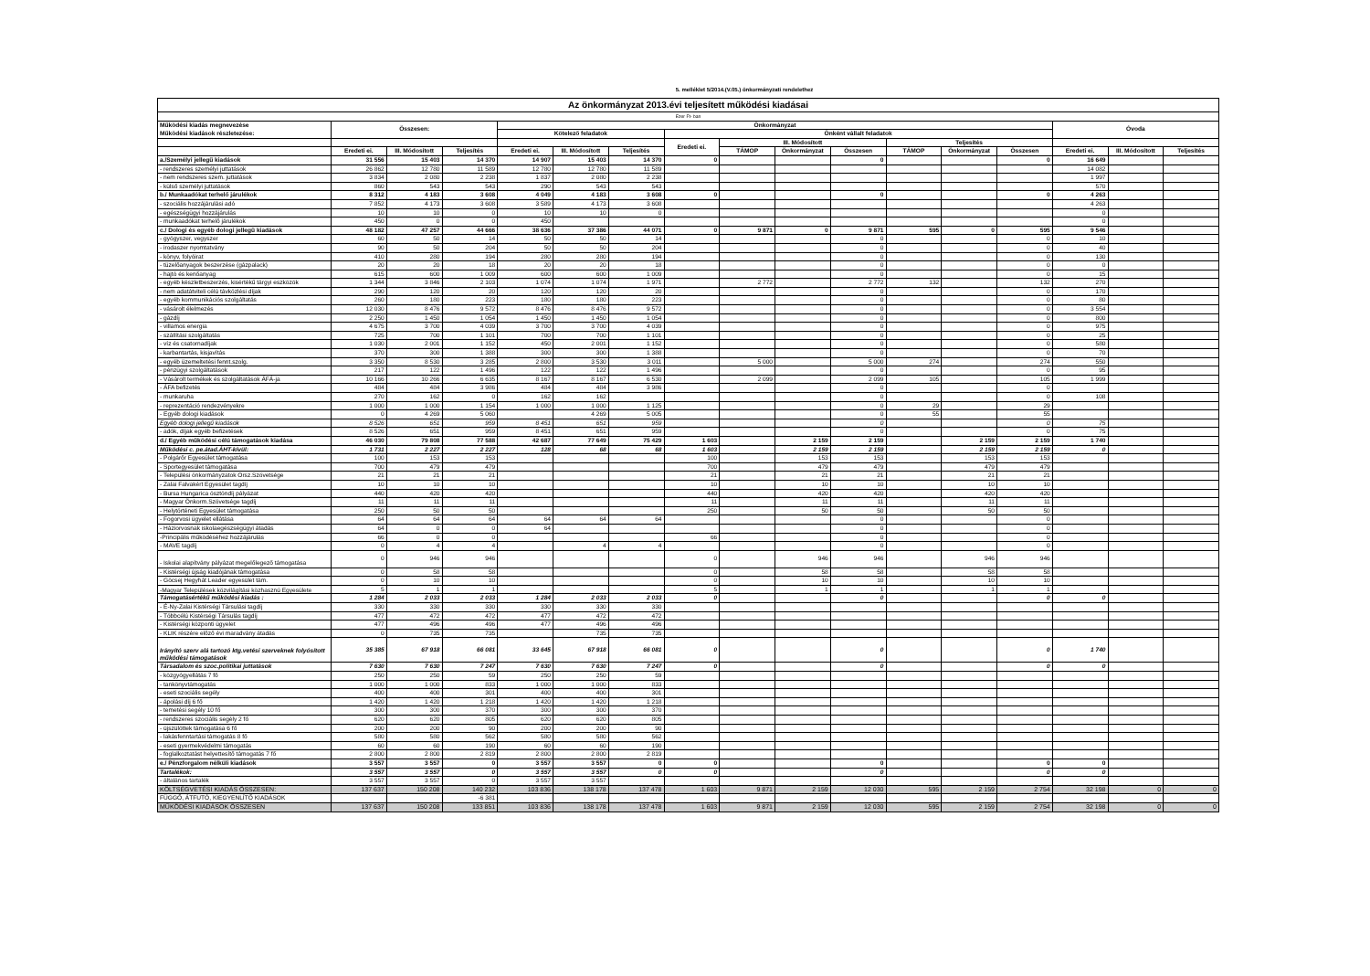5. melléklet 5/2014.(V.05.) önkormányzati rendelethez
| Az önkormányzat 2013.évi teljesített működési kiadásai | | | | | | | | | | | | | | | | |
| --- | --- | --- | --- | --- | --- | --- | --- | --- | --- | --- | --- | --- | --- | --- | --- | --- |
| Ezer Ft- ban | | | | | | | | | | | | | | | | |
| Működési kiadás megnevezése Működési kiadások részletezése: | Összesen: | | | Önkormányzat | | | | | | | | | | Óvoda | | |
| | | | | Kötelező feladatok | | | Önként vállalt feladatok | | | | | | | | | |
| | | | | | | | Eredeti ei. | III. Módosított | | | Teljesítés | | | | | |
| | Eredeti ei. | III. Módosított | Teljesítés | Eredeti ei. | III. Módosított | Teljesítés | | TÁMOP | Önkormányzat | Összesen | TÁMOP | Önkormányzat | Összesen | Eredeti ei. | III. Módosított | Teljesítés |
| a./Személyi jellegű kiadások | 31 556 | 15 403 | 14 370 | 14 907 | 15 403 | 14 370 | 0 | | | 0 | | | 0 | 16 649 | | |
| - rendszeres személyi juttatások | 26 862 | 12 780 | 11 589 | 12 780 | 12 780 | 11 589 | | | | | | | | 14 082 | | |
| - nem rendszeres szem. juttatások | 3 834 | 2 080 | 2 238 | 1 837 | 2 080 | 2 238 | | | | | | | | 1 997 | | |
| - külső személyi juttatások | 860 | 543 | 543 | 290 | 543 | 543 | | | | | | | | 570 | | |
| b./ Munkaadókat terhelő járulékok | 8 312 | 4 183 | 3 608 | 4 049 | 4 183 | 3 608 | 0 | | | 0 | | | 0 | 4 263 | | |
| - szociális hozzájárulási adó | 7 852 | 4 173 | 3 608 | 3 589 | 4 173 | 3 608 | | | | | | | | 4 263 | | |
| - egészségügyi hozzájárulás | 10 | 10 | 0 | 10 | 10 | 0 | | | | | | | | 0 | | |
| - munkaadókat terhelő járulékok | 450 | 0 | 0 | 450 | | | | | | | | | | 0 | | |
| c./ Dologi és egyéb dologi jellegű kiadások | 48 182 | 47 257 | 44 666 | 38 636 | 37 386 | 44 071 | 0 | 9 871 | 0 | 9 871 | 595 | 0 | 595 | 9 546 | | |
| - gyógyszer, vegyszer | 60 | 50 | 14 | 50 | 50 | 14 | | | | 0 | | | 0 | 10 | | |
| - irodaszer nyomtatvány | 90 | 50 | 204 | 50 | 50 | 204 | | | | 0 | | | 0 | 40 | | |
| - könyv, folyóirat | 410 | 280 | 194 | 280 | 280 | 194 | | | | 0 | | | 0 | 130 | | |
| - tüzelőanyagok beszerzése (gázpalack) | 20 | 20 | 18 | 20 | 20 | 18 | | | | 0 | | | 0 | 0 | | |
| - hajtó és kenőanyag | 615 | 600 | 1 009 | 600 | 600 | 1 009 | | | | 0 | | | 0 | 15 | | |
| - egyéb készletbeszerzés, kisértékű tárgyi eszközök | 1 344 | 3 846 | 2 103 | 1 074 | 1 074 | 1 971 | | 2 772 | | 2 772 | 132 | | 132 | 270 | | |
| - nem adatátviteli célú távközlési díjak | 290 | 120 | 20 | 120 | 120 | 20 | | | | 0 | | | 0 | 170 | | |
| - egyéb kommunikációs szolgáltatás | 260 | 180 | 223 | 180 | 180 | 223 | | | | 0 | | | 0 | 80 | | |
| - vásárolt élelmezés | 12 030 | 8 476 | 9 572 | 8 476 | 8 476 | 9 572 | | | | 0 | | | 0 | 3 554 | | |
| - gázdíj | 2 250 | 1 450 | 1 054 | 1 450 | 1 450 | 1 054 | | | | 0 | | | 0 | 800 | | |
| - villamos energia | 4 675 | 3 700 | 4 039 | 3 700 | 3 700 | 4 039 | | | | 0 | | | 0 | 975 | | |
| - szállítási szolgáltatás | 725 | 700 | 1 101 | 700 | 700 | 1 101 | | | | 0 | | | 0 | 25 | | |
| - víz és csatornadíjak | 1 030 | 2 001 | 1 152 | 450 | 2 001 | 1 152 | | | | 0 | | | 0 | 580 | | |
| - karbantartás, kisjavítás | 370 | 300 | 1 388 | 300 | 300 | 1 388 | | | | 0 | | | 0 | 70 | | |
| - egyéb üzemeltetési fennt.szolg. | 3 350 | 8 530 | 3 285 | 2 800 | 3 530 | 3 011 | | 5 000 | | 5 000 | 274 | | 274 | 550 | | |
| - pénzügyi szolgáltatások | 217 | 122 | 1 496 | 122 | 122 | 1 496 | | | | 0 | | | 0 | 95 | | |
| - Vásárolt termékek és szolgáltatások ÁFÁ-ja | 10 166 | 10 266 | 6 635 | 8 167 | 8 167 | 6 530 | | 2 099 | | 2 099 | 105 | | 105 | 1 999 | | |
| - ÁFA befizetés | 484 | 484 | 3 986 | 484 | 484 | 3 986 | | | | 0 | | | 0 | | | |
| - munkaruha | 270 | 162 | 0 | 162 | 162 | | | | | 0 | | | 0 | 108 | | |
| - reprezentáció rendezvényekre | 1 000 | 1 000 | 1 154 | 1 000 | 1 000 | 1 125 | | | | 0 | 29 | | 29 | | | |
| - Egyéb dologi kiadások | 0 | 4 269 | 5 060 | | 4 269 | 5 005 | | | | 0 | 55 | | 55 | | | |
| Egyéb dologi jellegű kiadások | 8 526 | 651 | 959 | 8 451 | 651 | 959 | | | | 0 | | | 0 | 75 | | |
| - adók, díjak egyéb befizetések | 8 526 | 651 | 959 | 8 451 | 651 | 959 | | | | 0 | | | 0 | 75 | | |
| d./ Egyéb működési célú támogatások kiadása | 46 030 | 79 808 | 77 588 | 42 687 | 77 649 | 75 429 | 1 603 | | 2 159 | 2 159 | | 2 159 | 2 159 | 1 740 | | |
| Működési c. pe.átad.ÁHT-kívül: | 1 731 | 2 227 | 2 227 | 128 | 68 | 68 | 1 603 | | 2 159 | 2 159 | | 2 159 | 2 159 | 0 | | |
| - Polgárőr Egyesület támogatása | 100 | 153 | 153 | | | | 100 | | 153 | 153 | | 153 | 153 | | | |
| - Sportegyesület támogatása | 700 | 479 | 479 | | | | 700 | | 479 | 479 | | 479 | 479 | | | |
| - Települési önkormányzatok Orsz.Szövetsége | 21 | 21 | 21 | | | | 21 | | 21 | 21 | | 21 | 21 | | | |
| - Zalai Falvakért Egyesület tagdíj | 10 | 10 | 10 | | | | 10 | | 10 | 10 | | 10 | 10 | | | |
| - Bursa Hungarica ösztöndíj pályázat | 440 | 420 | 420 | | | | 440 | | 420 | 420 | | 420 | 420 | | | |
| - Magyar Önkorm.Szövetsége tagdíj | 11 | 11 | 11 | | | | 11 | | 11 | 11 | | 11 | 11 | | | |
| - Helytörténeti Egyesület támogatása | 250 | 50 | 50 | | | | 250 | | 50 | 50 | | 50 | 50 | | | |
| - Fogorvosi ügyelet ellátása | 64 | 64 | 64 | 64 | 64 | 64 | | | | 0 | | | 0 | | | |
| - Háziorvosnak iskolaegészségügyi átadás | 64 | 0 | 0 | 64 | | | | | | 0 | | | 0 | | | |
| -Principális működéséhez hozzájárulás | 66 | 0 | 0 | | | | 66 | | | 0 | | | 0 | | | |
| - MAVE tagdíj | 0 | 4 | 4 | | 4 | 4 | | | | 0 | | | 0 | | | |
| - Iskolai alapítvány pályázat megelőlegező támogatása | 0 | 946 | 946 | | | | 0 | | 946 | 946 | | 946 | 946 | | | |
| - Kistérségi újság kiadójának támogatása | 0 | 58 | 58 | | | | 0 | | 58 | 58 | | 58 | 58 | | | |
| - Göcsej Hegyhát Leader egyesület tám. | 0 | 10 | 10 | | | | 0 | | 10 | 10 | | 10 | 10 | | | |
| -Magyar Települések közvilágítási közhasznú Egyesülete | 5 | 1 | 1 | | | | 5 | | 1 | 1 | | 1 | 1 | | | |
| Támogatásértékű működési kiadás : | 1 284 | 2 033 | 2 033 | 1 284 | 2 033 | 2 033 | 0 | | | 0 | | | 0 | 0 | | |
| - É-Ny-Zalai Kistérségi Társulási tagdíj | 330 | 330 | 330 | 330 | 330 | 330 | | | | | | | | | | |
| - Többcélú Kistérségi Társulás tagdíj | 477 | 472 | 472 | 477 | 472 | 472 | | | | | | | | | | |
| - Kistérségi központi ügyelet | 477 | 496 | 496 | 477 | 496 | 496 | | | | | | | | | | |
| - KLIK részére előző évi maradvány átadás | 0 | 735 | 735 | | 735 | 735 | | | | | | | | | | |
| Irányító szerv alá tartozó ktg.vetési szerveknek folyósított működési támogatások | 35 385 | 67 918 | 66 081 | 33 645 | 67 918 | 66 081 | 0 | | | 0 | | | 0 | 1 740 | | |
| Társadalom és szoc.politikai juttatások | 7 630 | 7 630 | 7 247 | 7 630 | 7 630 | 7 247 | 0 | | | 0 | | | 0 | 0 | | |
| - közgyógyellátás 7 fő | 250 | 250 | 59 | 250 | 250 | 59 | | | | | | | | | | |
| - tankönyvtámogatás | 1 000 | 1 000 | 833 | 1 000 | 1 000 | 833 | | | | | | | | | | |
| - eseti szociális segély | 400 | 400 | 301 | 400 | 400 | 301 | | | | | | | | | | |
| - ápolási díj 6 fő | 1 420 | 1 420 | 1 218 | 1 420 | 1 420 | 1 218 | | | | | | | | | | |
| - temetési segély 10 fő | 300 | 300 | 370 | 300 | 300 | 370 | | | | | | | | | | |
| - rendszeres szociális segély 2 fő | 620 | 620 | 805 | 620 | 620 | 805 | | | | | | | | | | |
| - újszülöttek támogatása 6 fő | 200 | 200 | 90 | 200 | 200 | 90 | | | | | | | | | | |
| - lakásfenntartási támogatás 8 fő | 580 | 580 | 562 | 580 | 580 | 562 | | | | | | | | | | |
| - eseti gyermekvédelmi támogatás | 60 | 60 | 190 | 60 | 60 | 190 | | | | | | | | | | |
| - foglalkoztatást helyettesítő támogatás 7 fő | 2 800 | 2 800 | 2 819 | 2 800 | 2 800 | 2 819 | | | | | | | | | | |
| e./ Pénzforgalom nélküli kiadások | 3 557 | 3 557 | 0 | 3 557 | 3 557 | 0 | 0 | | | 0 | | | 0 | 0 | | |
| Tartalékok: | 3 557 | 3 557 | 0 | 3 557 | 3 557 | 0 | 0 | | | 0 | | | 0 | 0 | | |
| - általános tartalék | 3 557 | 3 557 | 0 | 3 557 | 3 557 | | | | | | | | | | | |
| KÖLTSÉGVETÉSI KIADÁS ÖSSZESEN: | 137 637 | 150 208 | 140 232 | 103 836 | 138 178 | 137 478 | 1 603 | 9 871 | 2 159 | 12 030 | 595 | 2 159 | 2 754 | 32 198 | 0 | 0 |
| FÜGGŐ, ÁTFUTÓ, KIEGYENLÍTŐ KIADÁSOK | | | -6 381 | | | | | | | | | | | | | |
| MŰKÖDÉSI KIADÁSOK ÖSSZESEN | 137 637 | 150 208 | 133 851 | 103 836 | 138 178 | 137 478 | 1 603 | 9 871 | 2 159 | 12 030 | 595 | 2 159 | 2 754 | 32 198 | 0 | 0 |